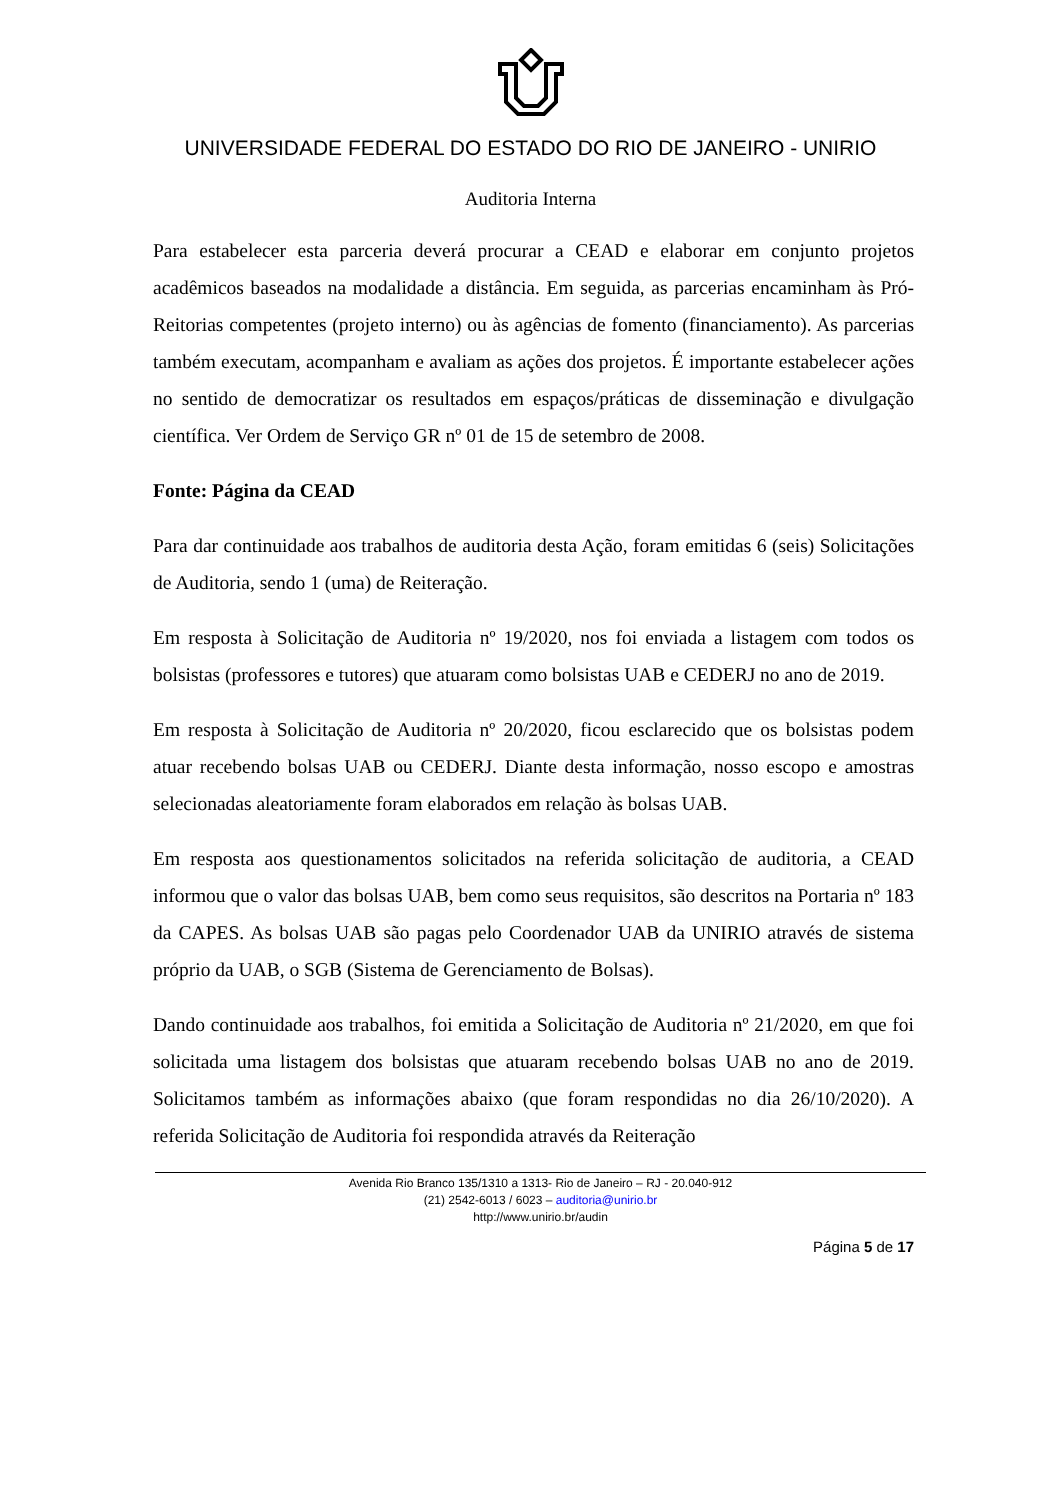UNIVERSIDADE FEDERAL DO ESTADO DO RIO DE JANEIRO - UNIRIO
Auditoria Interna
Para estabelecer esta parceria deverá procurar a CEAD e elaborar em conjunto projetos acadêmicos baseados na modalidade a distância. Em seguida, as parcerias encaminham às Pró-Reitorias competentes (projeto interno) ou às agências de fomento (financiamento). As parcerias também executam, acompanham e avaliam as ações dos projetos. É importante estabelecer ações no sentido de democratizar os resultados em espaços/práticas de disseminação e divulgação científica. Ver Ordem de Serviço GR nº 01 de 15 de setembro de 2008.
Fonte: Página da CEAD
Para dar continuidade aos trabalhos de auditoria desta Ação, foram emitidas 6 (seis) Solicitações de Auditoria, sendo 1 (uma) de Reiteração.
Em resposta à Solicitação de Auditoria nº 19/2020, nos foi enviada a listagem com todos os bolsistas (professores e tutores) que atuaram como bolsistas UAB e CEDERJ no ano de 2019.
Em resposta à Solicitação de Auditoria nº 20/2020, ficou esclarecido que os bolsistas podem atuar recebendo bolsas UAB ou CEDERJ. Diante desta informação, nosso escopo e amostras selecionadas aleatoriamente foram elaborados em relação às bolsas UAB.
Em resposta aos questionamentos solicitados na referida solicitação de auditoria, a CEAD informou que o valor das bolsas UAB, bem como seus requisitos, são descritos na Portaria nº 183 da CAPES. As bolsas UAB são pagas pelo Coordenador UAB da UNIRIO através de sistema próprio da UAB, o SGB (Sistema de Gerenciamento de Bolsas).
Dando continuidade aos trabalhos, foi emitida a Solicitação de Auditoria nº 21/2020, em que foi solicitada uma listagem dos bolsistas que atuaram recebendo bolsas UAB no ano de 2019. Solicitamos também as informações abaixo (que foram respondidas no dia 26/10/2020). A referida Solicitação de Auditoria foi respondida através da Reiteração
Avenida Rio Branco 135/1310 a 1313- Rio de Janeiro – RJ - 20.040-912
(21) 2542-6013 / 6023 – auditoria@unirio.br
http://www.unirio.br/audin
Página 5 de 17